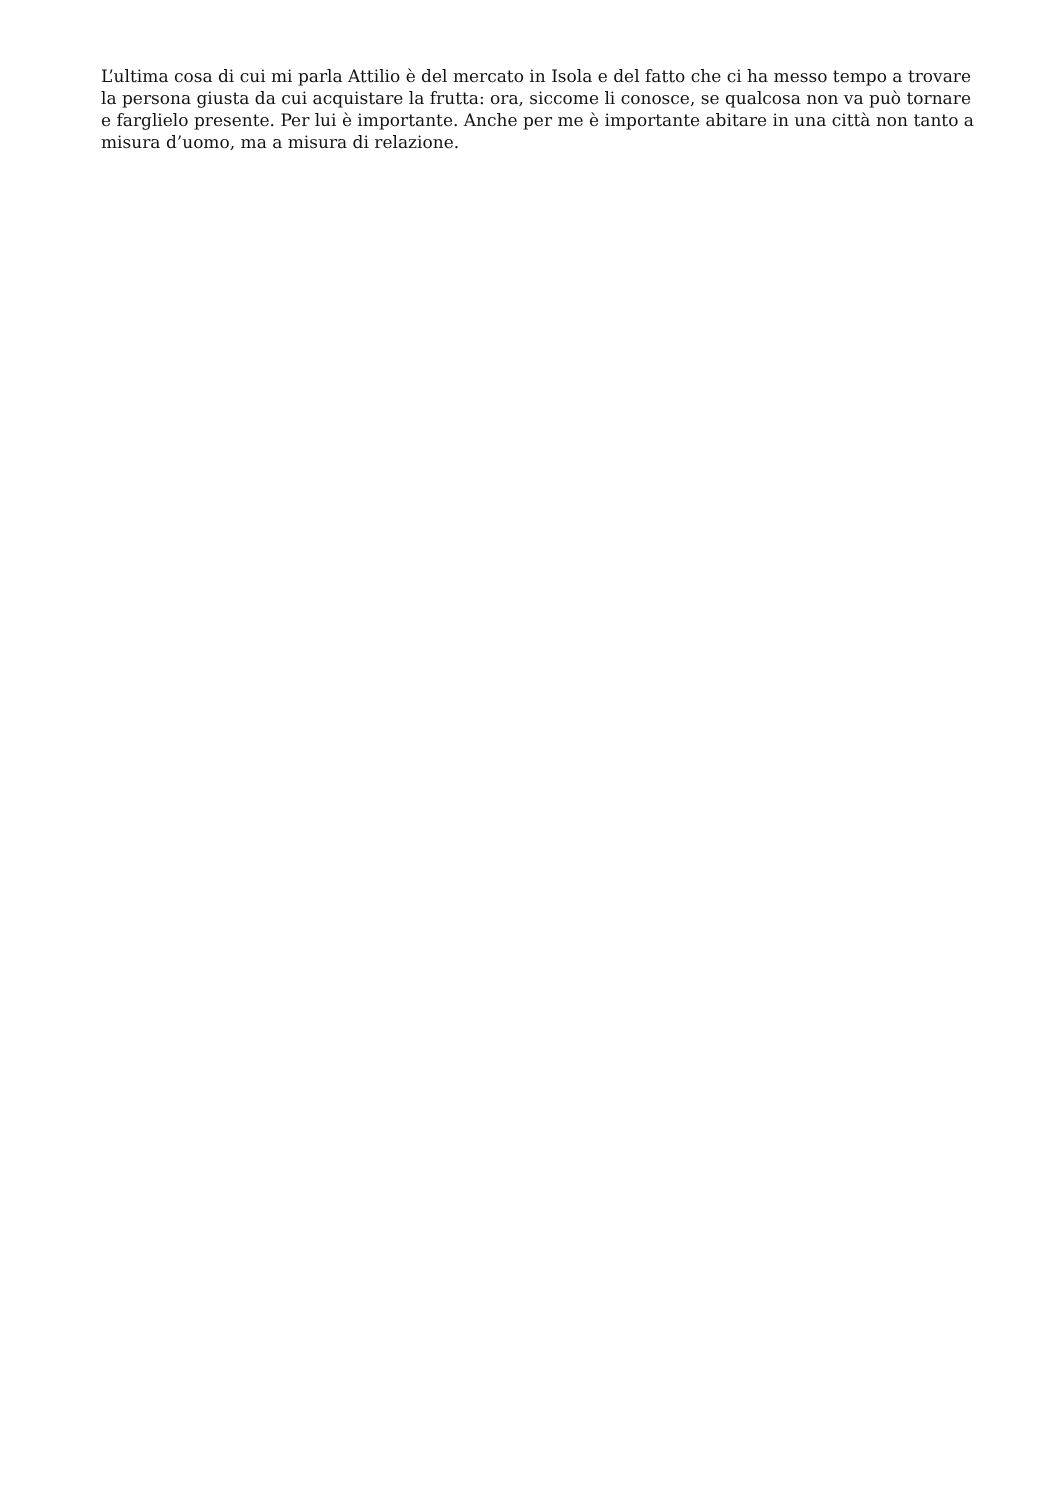L’ultima cosa di cui mi parla Attilio è del mercato in Isola e del fatto che ci ha messo tempo a trovare la persona giusta da cui acquistare la frutta: ora, siccome li conosce, se qualcosa non va può tornare e farglielo presente. Per lui è importante. Anche per me è importante abitare in una città non tanto a misura d’uomo, ma a misura di relazione.